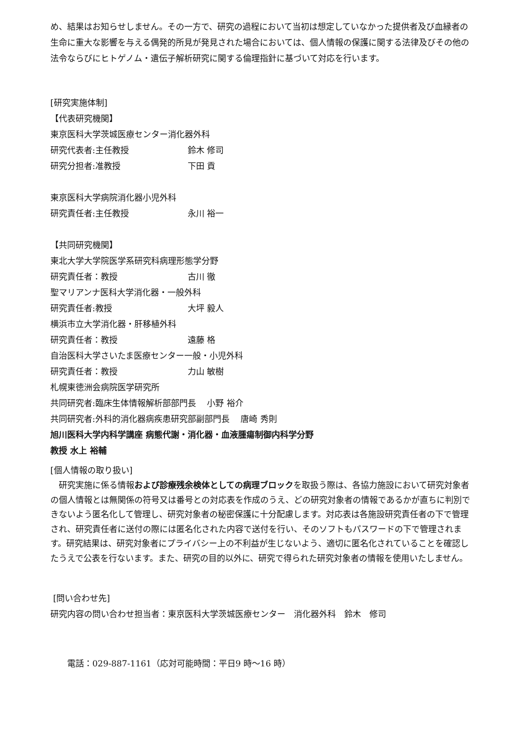め、結果はお知らせしません。その一方で、研究の過程において当初は想定していなかった提供者及び血縁者の生命に重大な影響を与える偶発的所見が発見された場合においては、個人情報の保護に関する法律及びその他の法令ならびにヒトゲノム・遺伝子解析研究に関する倫理指針に基づいて対応を行います。
[研究実施体制]
【代表研究機関】
東京医科大学茨城医療センター消化器外科
研究代表者:主任教授 鈴木 修司
研究分担者:准教授 下田 貢
東京医科大学病院消化器小児外科
研究責任者:主任教授 永川 裕一
【共同研究機関】
東北大学大学院医学系研究科病理形態学分野
研究責任者：教授 古川 徹
聖マリアンナ医科大学消化器・一般外科
研究責任者:教授 大坪 毅人
横浜市立大学消化器・肝移植外科
研究責任者：教授 遠藤 格
自治医科大学さいたま医療センター一般・小児外科
研究責任者：教授 力山 敏樹
札幌東徳洲会病院医学研究所
共同研究者:臨床生体情報解析部部門長　 小野 裕介
共同研究者:外科的消化器病疾患研究部副部門長　 唐崎 秀則
旭川医科大学内科学講座 病態代謝・消化器・血液腫瘍制御内科学分野
教授 水上 裕輔
[個人情報の取り扱い]
　研究実施に係る情報および診療残余検体としての病理ブロックを取扱う際は、各協力施設において研究対象者の個人情報とは無関係の符号又は番号との対応表を作成のうえ、どの研究対象者の情報であるかが直ちに判別できないよう匿名化して管理し、研究対象者の秘密保護に十分配慮します。対応表は各施設研究責任者の下で管理され、研究責任者に送付の際には匿名化された内容で送付を行い、そのソフトもパスワードの下で管理されます。研究結果は、研究対象者にプライバシー上の不利益が生じないよう、適切に匿名化されていることを確認したうえで公表を行ないます。また、研究の目的以外に、研究で得られた研究対象者の情報を使用いたしません。
[問い合わせ先]
研究内容の問い合わせ担当者：東京医科大学茨城医療センター　消化器外科　鈴木　修司
　　電話：029-887-1161（応対可能時間：平日9 時～16 時）